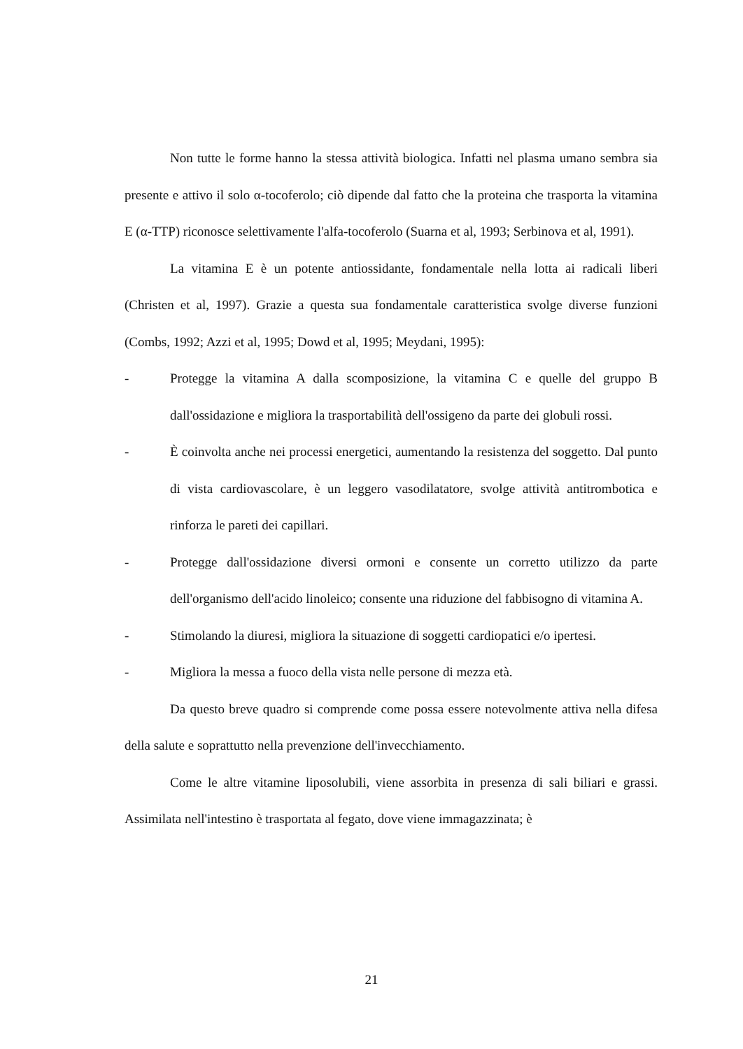Non tutte le forme hanno la stessa attività biologica. Infatti nel plasma umano sembra sia presente e attivo il solo α-tocoferolo; ciò dipende dal fatto che la proteina che trasporta la vitamina E (α-TTP) riconosce selettivamente l'alfa-tocoferolo (Suarna et al, 1993; Serbinova et al, 1991).
La vitamina E è un potente antiossidante, fondamentale nella lotta ai radicali liberi (Christen et al, 1997). Grazie a questa sua fondamentale caratteristica svolge diverse funzioni (Combs, 1992; Azzi et al, 1995; Dowd et al, 1995; Meydani, 1995):
- Protegge la vitamina A dalla scomposizione, la vitamina C e quelle del gruppo B dall'ossidazione e migliora la trasportabilità dell'ossigeno da parte dei globuli rossi.
- È coinvolta anche nei processi energetici, aumentando la resistenza del soggetto. Dal punto di vista cardiovascolare, è un leggero vasodilatatore, svolge attività antitrombotica e rinforza le pareti dei capillari.
- Protegge dall'ossidazione diversi ormoni e consente un corretto utilizzo da parte dell'organismo dell'acido linoleico; consente una riduzione del fabbisogno di vitamina A.
- Stimolando la diuresi, migliora la situazione di soggetti cardiopatici e/o ipertesi.
- Migliora la messa a fuoco della vista nelle persone di mezza età.
Da questo breve quadro si comprende come possa essere notevolmente attiva nella difesa della salute e soprattutto nella prevenzione dell'invecchiamento.
Come le altre vitamine liposolubili, viene assorbita in presenza di sali biliari e grassi. Assimilata nell'intestino è trasportata al fegato, dove viene immagazzinata; è
21